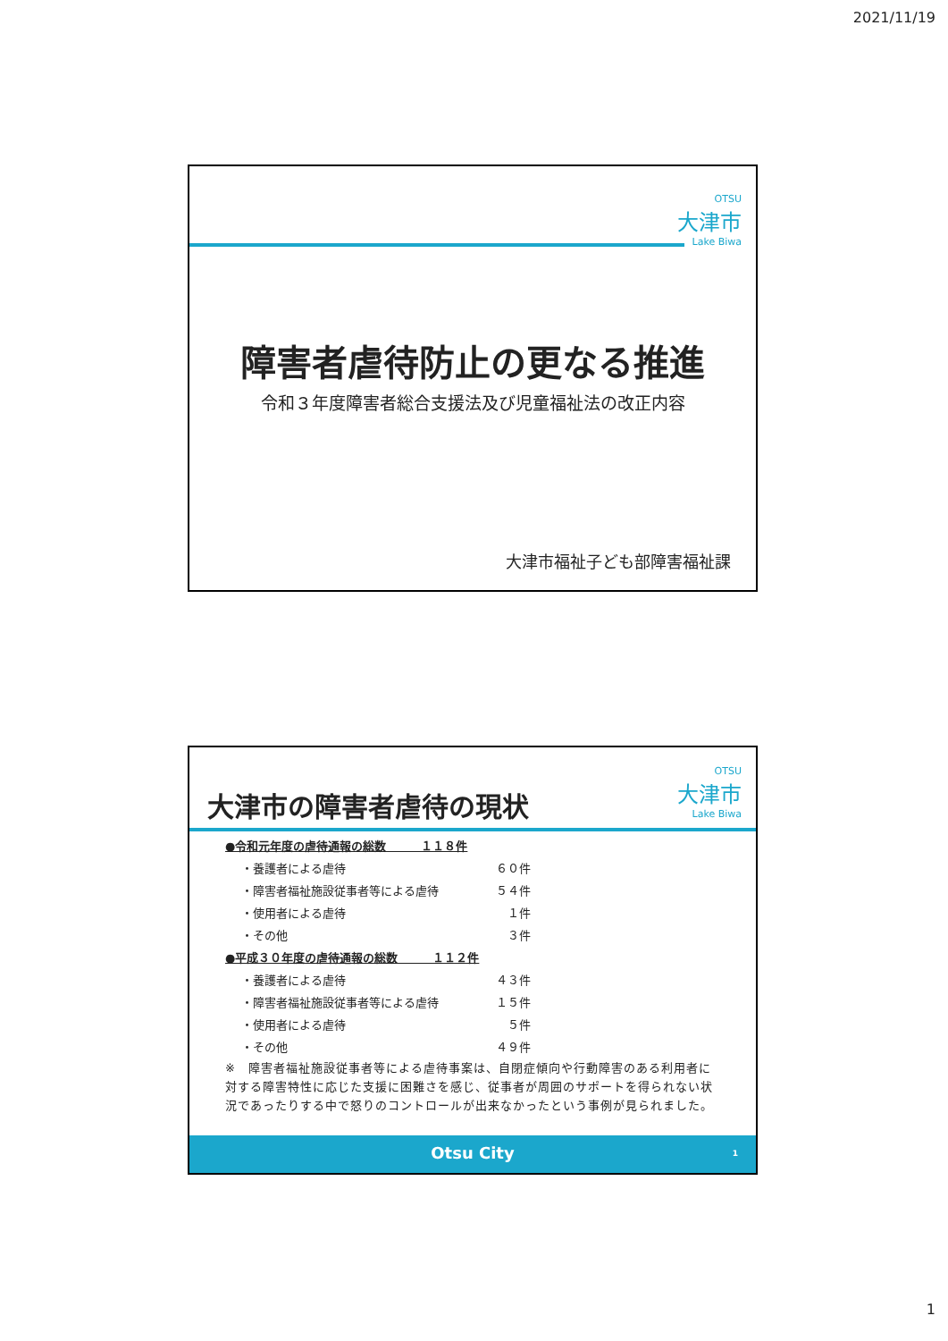2021/11/19
OTSU
大津市
Lake Biwa
障害者虐待防止の更なる推進
令和３年度障害者総合支援法及び児童福祉法の改正内容
大津市福祉子ども部障害福祉課
OTSU
大津市
Lake Biwa
大津市の障害者虐待の現状
●令和元年度の虐待通報の総数　　　１１８件
・養護者による虐待 ６０件
・障害者福祉施設従事者等による虐待 ５４件
・使用者による虐待 １件
・その他 ３件
●平成３０年度の虐待通報の総数　　　１１２件
・養護者による虐待 ４３件
・障害者福祉施設従事者等による虐待 １５件
・使用者による虐待 ５件
・その他 ４９件
※　障害者福祉施設従事者等による虐待事案は、自閉症傾向や行動障害のある利用者に対する障害特性に応じた支援に困難さを感じ、従事者が周囲のサポートを得られない状況であったりする中で怒りのコントロールが出来なかったという事例が見られました。
Otsu City 1
1